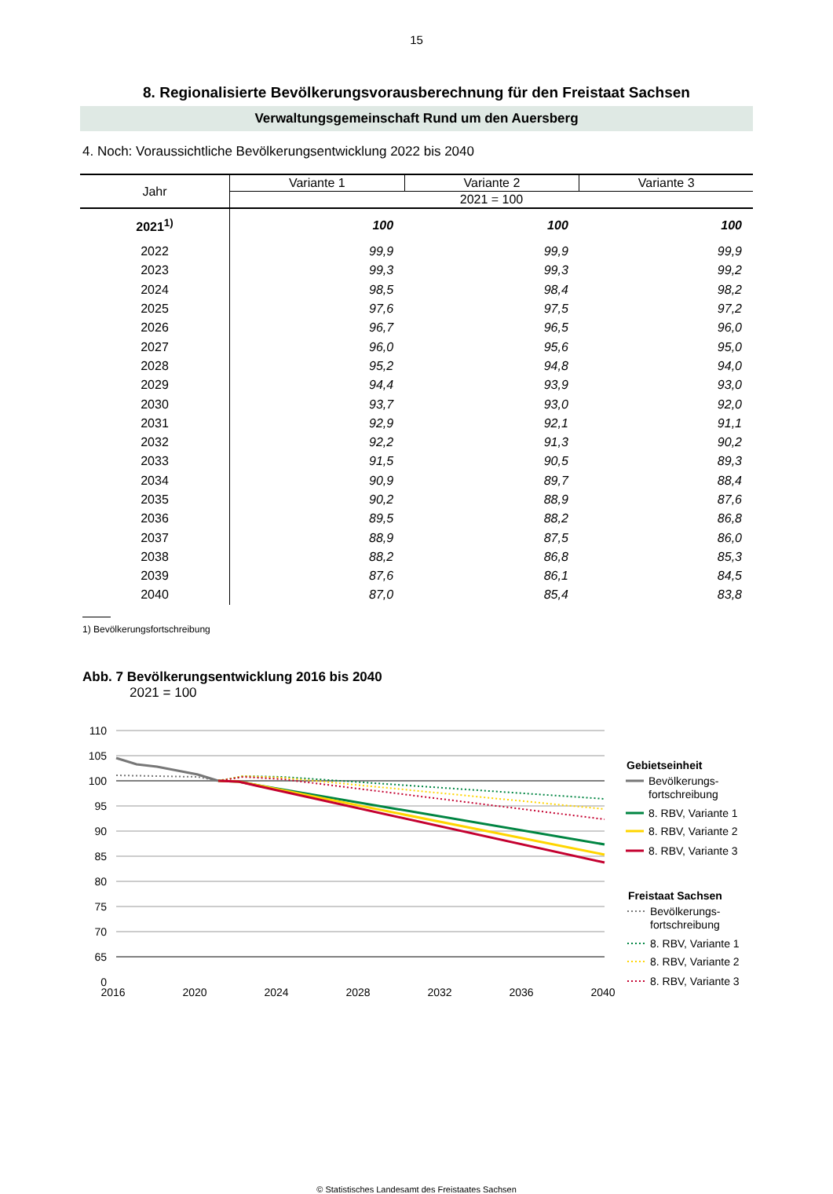15
8. Regionalisierte Bevölkerungsvorausberechnung für den Freistaat Sachsen
Verwaltungsgemeinschaft Rund um den Auersberg
4. Noch: Voraussichtliche Bevölkerungsentwicklung 2022 bis 2040
| Jahr | Variante 1 | Variante 2 | Variante 3 |
| --- | --- | --- | --- |
| | 2021 = 100 | | |
| 2021<sup>1)</sup> | 100 | 100 | 100 |
| 2022 | 99,9 | 99,9 | 99,9 |
| 2023 | 99,3 | 99,3 | 99,2 |
| 2024 | 98,5 | 98,4 | 98,2 |
| 2025 | 97,6 | 97,5 | 97,2 |
| 2026 | 96,7 | 96,5 | 96,0 |
| 2027 | 96,0 | 95,6 | 95,0 |
| 2028 | 95,2 | 94,8 | 94,0 |
| 2029 | 94,4 | 93,9 | 93,0 |
| 2030 | 93,7 | 93,0 | 92,0 |
| 2031 | 92,9 | 92,1 | 91,1 |
| 2032 | 92,2 | 91,3 | 90,2 |
| 2033 | 91,5 | 90,5 | 89,3 |
| 2034 | 90,9 | 89,7 | 88,4 |
| 2035 | 90,2 | 88,9 | 87,6 |
| 2036 | 89,5 | 88,2 | 86,8 |
| 2037 | 88,9 | 87,5 | 86,0 |
| 2038 | 88,2 | 86,8 | 85,3 |
| 2039 | 87,6 | 86,1 | 84,5 |
| 2040 | 87,0 | 85,4 | 83,8 |
1) Bevölkerungsfortschreibung
Abb. 7 Bevölkerungsentwicklung 2016 bis 2040
2021 = 100
110
105
100
95
90
85
80
75
70
65
0
2016
2020
2024
2028
2032
2036
2040
Gebietseinheit
Bevölkerungs-
fortschreibung
8. RBV, Variante 1
8. RBV, Variante 2
8. RBV, Variante 3
Freistaat Sachsen
Bevölkerungs-
fortschreibung
8. RBV, Variante 1
8. RBV, Variante 2
8. RBV, Variante 3
© Statistisches Landesamt des Freistaates Sachsen